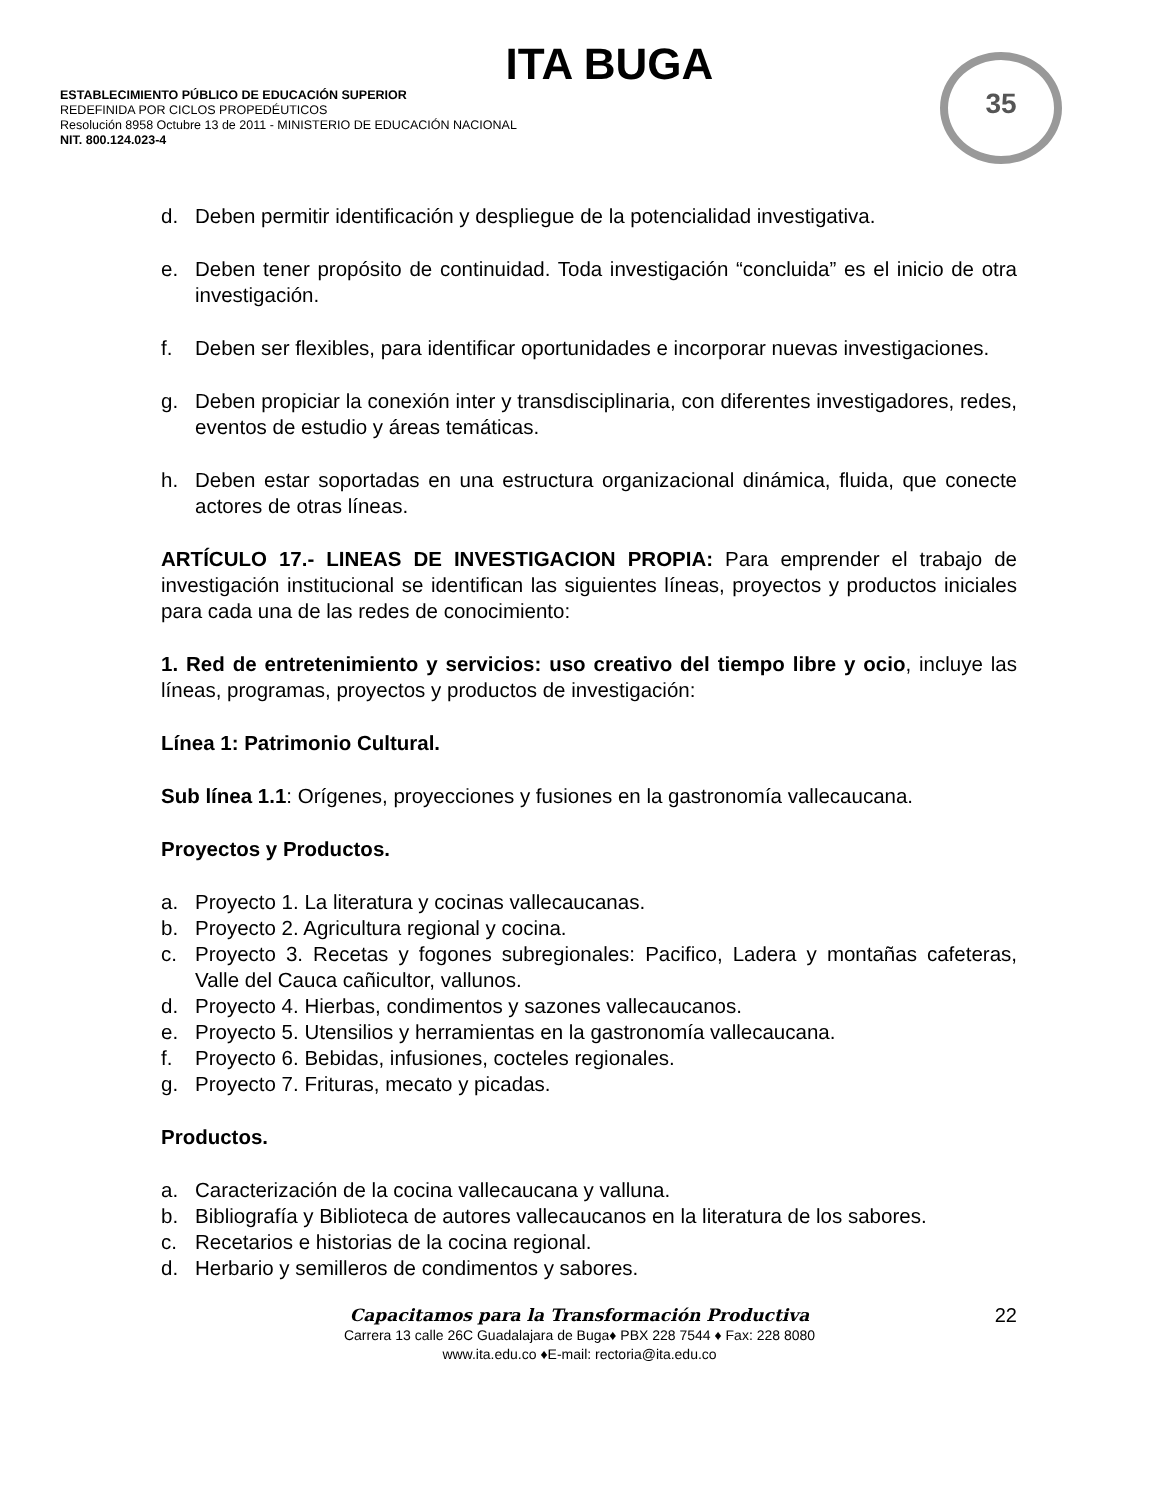ITA BUGA
ESTABLECIMIENTO PÚBLICO DE EDUCACIÓN SUPERIOR
REDEFINIDA POR CICLOS PROPEDÉUTICOS
Resolución 8958 Octubre 13 de 2011 - MINISTERIO DE EDUCACIÓN NACIONAL
NIT. 800.124.023-4
35
d. Deben permitir identificación y despliegue de la potencialidad investigativa.
e. Deben tener propósito de continuidad. Toda investigación “concluida” es el inicio de otra investigación.
f. Deben ser flexibles, para identificar oportunidades e incorporar nuevas investigaciones.
g. Deben propiciar la conexión inter y transdisciplinaria, con diferentes investigadores, redes, eventos de estudio y áreas temáticas.
h. Deben estar soportadas en una estructura organizacional dinámica, fluida, que conecte actores de otras líneas.
ARTÍCULO 17.- LINEAS DE INVESTIGACION PROPIA: Para emprender el trabajo de investigación institucional se identifican las siguientes líneas, proyectos y productos iniciales para cada una de las redes de conocimiento:
1. Red de entretenimiento y servicios: uso creativo del tiempo libre y ocio, incluye las líneas, programas, proyectos y productos de investigación:
Línea 1: Patrimonio Cultural.
Sub línea 1.1: Orígenes, proyecciones y fusiones en la gastronomía vallecaucana.
Proyectos y Productos.
a. Proyecto 1. La literatura y cocinas vallecaucanas.
b. Proyecto 2. Agricultura regional y cocina.
c. Proyecto 3. Recetas y fogones subregionales: Pacifico, Ladera y montañas cafeteras, Valle del Cauca cañicultor, vallunos.
d. Proyecto 4. Hierbas, condimentos y sazones vallecaucanos.
e. Proyecto 5. Utensilios y herramientas en la gastronomía vallecaucana.
f. Proyecto 6. Bebidas, infusiones, cocteles regionales.
g. Proyecto 7. Frituras, mecato y picadas.
Productos.
a. Caracterización de la cocina vallecaucana y valluna.
b. Bibliografía y Biblioteca de autores vallecaucanos en la literatura de los sabores.
c. Recetarios e historias de la cocina regional.
d. Herbario y semilleros de condimentos y sabores.
Capacitamos para la Transformación Productiva
22
Carrera 13 calle 26C Guadalajara de Buga♦ PBX 228 7544 ♦ Fax: 228 8080
www.ita.edu.co ♦E-mail: rectoria@ita.edu.co